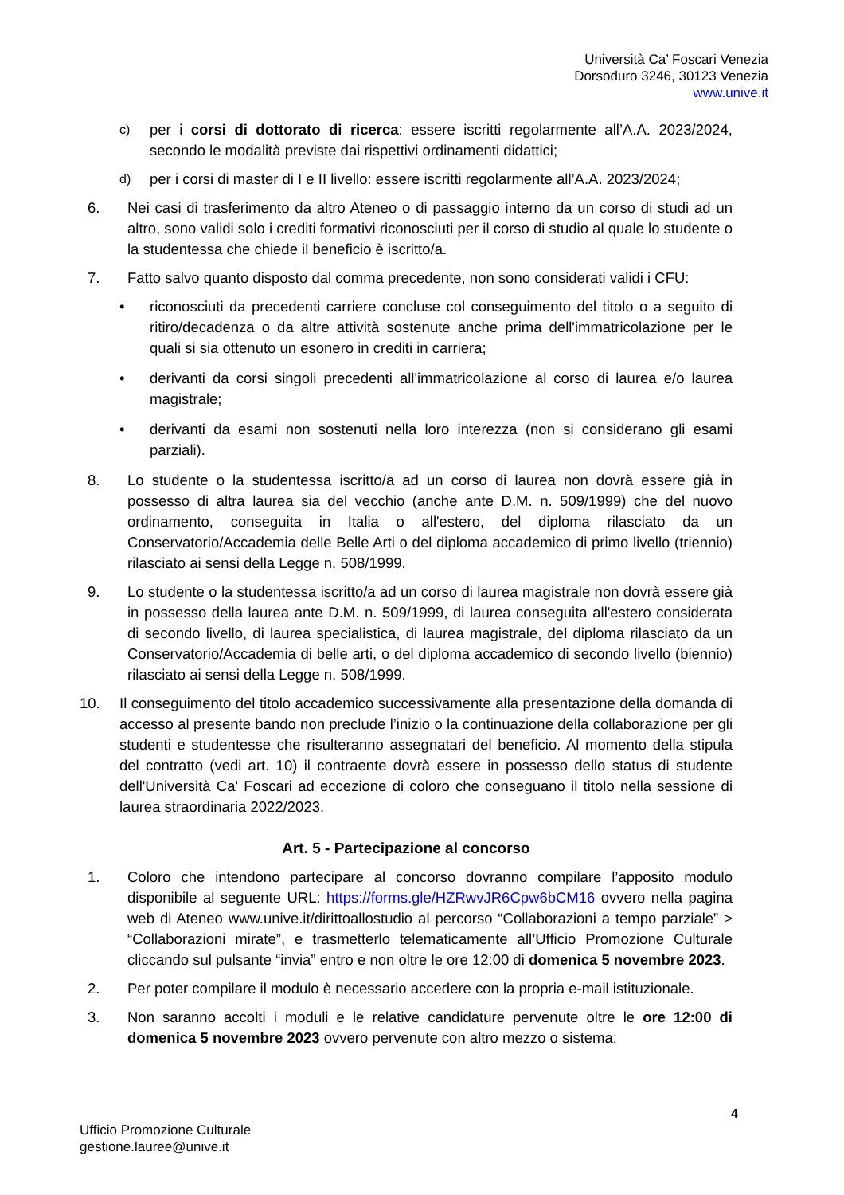Università Ca’ Foscari Venezia
Dorsoduro 3246, 30123 Venezia
www.unive.it
c)
per i corsi di dottorato di ricerca: essere iscritti regolarmente all’A.A. 2023/2024, secondo le modalità previste dai rispettivi ordinamenti didattici;
d)
per i corsi di master di I e II livello: essere iscritti regolarmente all’A.A. 2023/2024;
6. Nei casi di trasferimento da altro Ateneo o di passaggio interno da un corso di studi ad un altro, sono validi solo i crediti formativi riconosciuti per il corso di studio al quale lo studente o la studentessa che chiede il beneficio è iscritto/a.
7. Fatto salvo quanto disposto dal comma precedente, non sono considerati validi i CFU:
• riconosciuti da precedenti carriere concluse col conseguimento del titolo o a seguito di ritiro/decadenza o da altre attività sostenute anche prima dell'immatricolazione per le quali si sia ottenuto un esonero in crediti in carriera;
• derivanti da corsi singoli precedenti all'immatricolazione al corso di laurea e/o laurea magistrale;
• derivanti da esami non sostenuti nella loro interezza (non si considerano gli esami parziali).
8. Lo studente o la studentessa iscritto/a ad un corso di laurea non dovrà essere già in possesso di altra laurea sia del vecchio (anche ante D.M. n. 509/1999) che del nuovo ordinamento, conseguita in Italia o all'estero, del diploma rilasciato da un Conservatorio/Accademia delle Belle Arti o del diploma accademico di primo livello (triennio) rilasciato ai sensi della Legge n. 508/1999.
9. Lo studente o la studentessa iscritto/a ad un corso di laurea magistrale non dovrà essere già in possesso della laurea ante D.M. n. 509/1999, di laurea conseguita all'estero considerata di secondo livello, di laurea specialistica, di laurea magistrale, del diploma rilasciato da un Conservatorio/Accademia di belle arti, o del diploma accademico di secondo livello (biennio) rilasciato ai sensi della Legge n. 508/1999.
10. Il conseguimento del titolo accademico successivamente alla presentazione della domanda di accesso al presente bando non preclude l’inizio o la continuazione della collaborazione per gli studenti e studentesse che risulteranno assegnatari del beneficio. Al momento della stipula del contratto (vedi art. 10) il contraente dovrà essere in possesso dello status di studente dell'Università Ca' Foscari ad eccezione di coloro che conseguano il titolo nella sessione di laurea straordinaria 2022/2023.
Art. 5 - Partecipazione al concorso
1. Coloro che intendono partecipare al concorso dovranno compilare l’apposito modulo disponibile al seguente URL: https://forms.gle/HZRwvJR6Cpw6bCM16 ovvero nella pagina web di Ateneo www.unive.it/dirittoallostudio al percorso “Collaborazioni a tempo parziale” > “Collaborazioni mirate”, e trasmetterlo telematicamente all’Ufficio Promozione Culturale cliccando sul pulsante “invia” entro e non oltre le ore 12:00 di domenica 5 novembre 2023.
2. Per poter compilare il modulo è necessario accedere con la propria e-mail istituzionale.
3. Non saranno accolti i moduli e le relative candidature pervenute oltre le ore 12:00 di domenica 5 novembre 2023 ovvero pervenute con altro mezzo o sistema;
4
Ufficio Promozione Culturale
gestione.lauree@unive.it